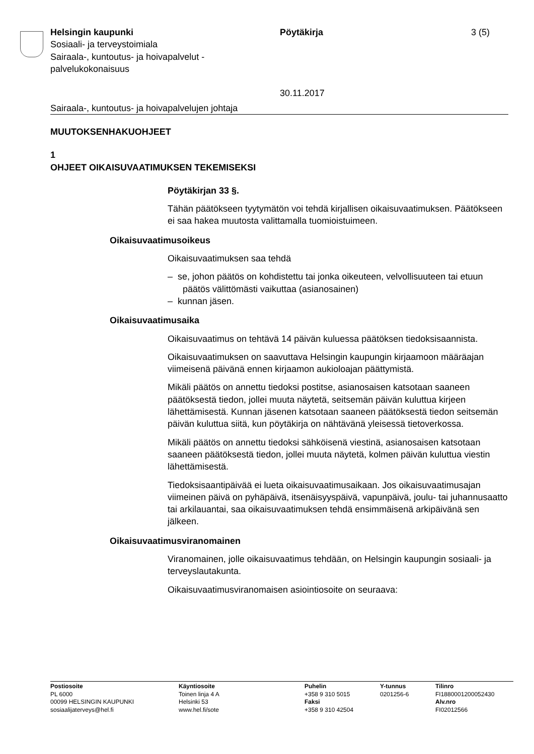Helsingin kaupunki
Sosiaali- ja terveystoimiala
Sairaala-, kuntoutus- ja hoivapalvelut -
palvelukokonaisuus
Pöytäkirja
30.11.2017
3 (5)
Sairaala-, kuntoutus- ja hoivapalvelujen johtaja
MUUTOKSENHAKUOHJEET
1
OHJEET OIKAISUVAATIMUKSEN TEKEMISEKSI
Pöytäkirjan 33 §.
Tähän päätökseen tyytymätön voi tehdä kirjallisen oikaisuvaatimuksen. Päätökseen ei saa hakea muutosta valittamalla tuomioistuimeen.
Oikaisuvaatimusoikeus
Oikaisuvaatimuksen saa tehdä
– se, johon päätös on kohdistettu tai jonka oikeuteen, velvollisuuteen tai etuun päätös välittömästi vaikuttaa (asianosainen)
– kunnan jäsen.
Oikaisuvaatimusaika
Oikaisuvaatimus on tehtävä 14 päivän kuluessa päätöksen tiedoksisaannista.
Oikaisuvaatimuksen on saavuttava Helsingin kaupungin kirjaamoon määräajan viimeisenä päivänä ennen kirjaamon aukioloajan päättymistä.
Mikäli päätös on annettu tiedoksi postitse, asianosaisen katsotaan saaneen päätöksestä tiedon, jollei muuta näytetä, seitsemän päivän kuluttua kirjeen lähettämisestä. Kunnan jäsenen katsotaan saaneen päätöksestä tiedon seitsemän päivän kuluttua siitä, kun pöytäkirja on nähtävänä yleisessä tietoverkossa.
Mikäli päätös on annettu tiedoksi sähköisenä viestinä, asianosaisen katsotaan saaneen päätöksestä tiedon, jollei muuta näytetä, kolmen päivän kuluttua viestin lähettämisestä.
Tiedoksisaantipäivää ei lueta oikaisuvaatimusaikaan. Jos oikaisuvaatimusajan viimeinen päivä on pyhäpäivä, itsenäisyyspäivä, vapunpäivä, joulu- tai juhannusaatto tai arkilauantai, saa oikaisuvaatimuksen tehdä ensimmäisenä arkipäivänä sen jälkeen.
Oikaisuvaatimusviranomainen
Viranomainen, jolle oikaisuvaatimus tehdään, on Helsingin kaupungin sosiaali- ja terveyslautakunta.
Oikaisuvaatimusviranomaisen asiointiosoite on seuraava:
Postiosoite
PL 6000
00099 HELSINGIN KAUPUNKI
sosiaalijaterveys@hel.fi
Käyntiosoite
Toinen linja 4 A
Helsinki 53
www.hel.fi/sote
Puhelin
+358 9 310 5015
Faksi
+358 9 310 42504
Y-tunnus
0201256-6
Tilinro
FI1880001200052430
Alv.nro
FI02012566